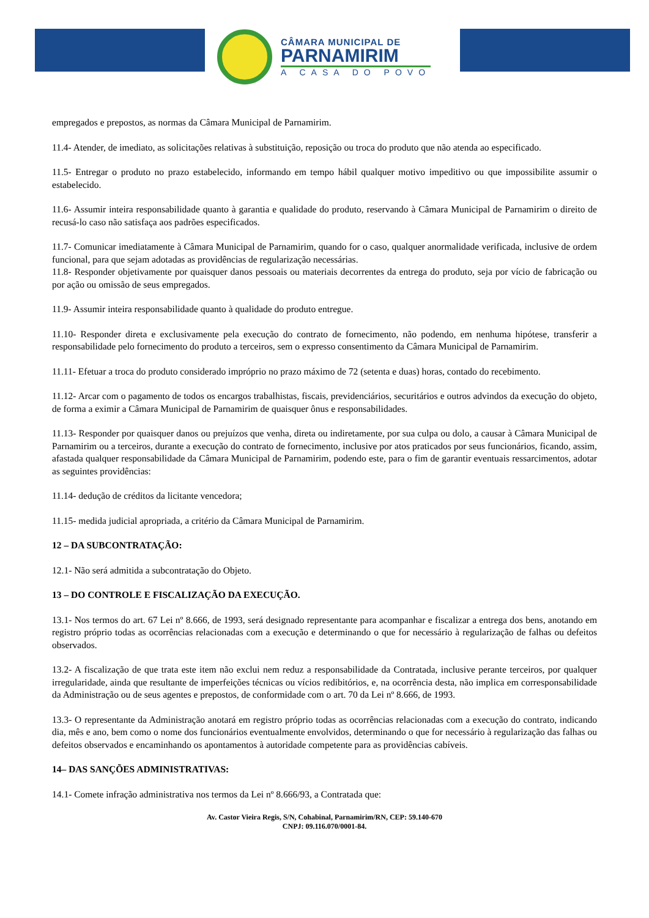CÂMARA MUNICIPAL DE
PARNAMIRIM
A CASA DO POVO
empregados e prepostos, as normas da Câmara Municipal de Parnamirim.
11.4- Atender, de imediato, as solicitações relativas à substituição, reposição ou troca do produto que não atenda ao especificado.
11.5- Entregar o produto no prazo estabelecido, informando em tempo hábil qualquer motivo impeditivo ou que impossibilite assumir o estabelecido.
11.6- Assumir inteira responsabilidade quanto à garantia e qualidade do produto, reservando à Câmara Municipal de Parnamirim o direito de recusá-lo caso não satisfaça aos padrões especificados.
11.7- Comunicar imediatamente à Câmara Municipal de Parnamirim, quando for o caso, qualquer anormalidade verificada, inclusive de ordem funcional, para que sejam adotadas as providências de regularização necessárias.
11.8- Responder objetivamente por quaisquer danos pessoais ou materiais decorrentes da entrega do produto, seja por vício de fabricação ou por ação ou omissão de seus empregados.
11.9- Assumir inteira responsabilidade quanto à qualidade do produto entregue.
11.10- Responder direta e exclusivamente pela execução do contrato de fornecimento, não podendo, em nenhuma hipótese, transferir a responsabilidade pelo fornecimento do produto a terceiros, sem o expresso consentimento da Câmara Municipal de Parnamirim.
11.11- Efetuar a troca do produto considerado impróprio no prazo máximo de 72 (setenta e duas) horas, contado do recebimento.
11.12- Arcar com o pagamento de todos os encargos trabalhistas, fiscais, previdenciários, securitários e outros advindos da execução do objeto, de forma a eximir a Câmara Municipal de Parnamirim de quaisquer ônus e responsabilidades.
11.13- Responder por quaisquer danos ou prejuízos que venha, direta ou indiretamente, por sua culpa ou dolo, a causar à Câmara Municipal de Parnamirim ou a terceiros, durante a execução do contrato de fornecimento, inclusive por atos praticados por seus funcionários, ficando, assim, afastada qualquer responsabilidade da Câmara Municipal de Parnamirim, podendo este, para o fim de garantir eventuais ressarcimentos, adotar as seguintes providências:
11.14- dedução de créditos da licitante vencedora;
11.15- medida judicial apropriada, a critério da Câmara Municipal de Parnamirim.
12 – DA SUBCONTRATAÇÃO:
12.1- Não será admitida a subcontratação do Objeto.
13 – DO CONTROLE E FISCALIZAÇÃO DA EXECUÇÃO.
13.1- Nos termos do art. 67 Lei nº 8.666, de 1993, será designado representante para acompanhar e fiscalizar a entrega dos bens, anotando em registro próprio todas as ocorrências relacionadas com a execução e determinando o que for necessário à regularização de falhas ou defeitos observados.
13.2- A fiscalização de que trata este item não exclui nem reduz a responsabilidade da Contratada, inclusive perante terceiros, por qualquer irregularidade, ainda que resultante de imperfeições técnicas ou vícios redibitórios, e, na ocorrência desta, não implica em corresponsabilidade da Administração ou de seus agentes e prepostos, de conformidade com o art. 70 da Lei nº 8.666, de 1993.
13.3- O representante da Administração anotará em registro próprio todas as ocorrências relacionadas com a execução do contrato, indicando dia, mês e ano, bem como o nome dos funcionários eventualmente envolvidos, determinando o que for necessário à regularização das falhas ou defeitos observados e encaminhando os apontamentos à autoridade competente para as providências cabíveis.
14– DAS SANÇÕES ADMINISTRATIVAS:
14.1- Comete infração administrativa nos termos da Lei nº 8.666/93, a Contratada que:
Av. Castor Vieira Regis, S/N, Cohabinal, Parnamirim/RN, CEP: 59.140-670
CNPJ: 09.116.070/0001-84.